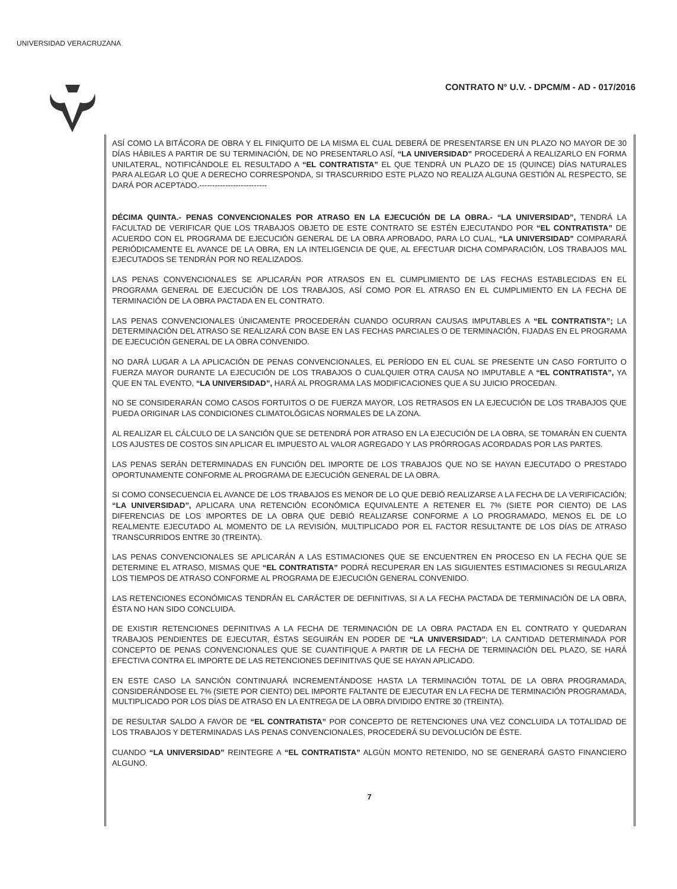UNIVERSIDAD VERACRUZANA
CONTRATO N° U.V. - DPCM/M - AD - 017/2016
ASÍ COMO LA BITÁCORA DE OBRA Y EL FINIQUITO DE LA MISMA EL CUAL DEBERÁ DE PRESENTARSE EN UN PLAZO NO MAYOR DE 30 DÍAS HÁBILES A PARTIR DE SU TERMINACIÓN, DE NO PRESENTARLO ASÍ, “LA UNIVERSIDAD” PROCEDERÁ A REALIZARLO EN FORMA UNILATERAL, NOTIFICÁNDOLE EL RESULTADO A “EL CONTRATISTA” EL QUE TENDRÁ UN PLAZO DE 15 (QUINCE) DÍAS NATURALES PARA ALEGAR LO QUE A DERECHO CORRESPONDA, SI TRASCURRIDO ESTE PLAZO NO REALIZA ALGUNA GESTIÓN AL RESPECTO, SE DARÁ POR ACEPTADO.--------------------------
DÉCIMA QUINTA.- PENAS CONVENCIONALES POR ATRASO EN LA EJECUCIÓN DE LA OBRA.- “LA UNIVERSIDAD”, TENDRÁ LA FACULTAD DE VERIFICAR QUE LOS TRABAJOS OBJETO DE ESTE CONTRATO SE ESTÉN EJECUTANDO POR “EL CONTRATISTA” DE ACUERDO CON EL PROGRAMA DE EJECUCIÓN GENERAL DE LA OBRA APROBADO, PARA LO CUAL, “LA UNIVERSIDAD” COMPARARÁ PERIÓDICAMENTE EL AVANCE DE LA OBRA, EN LA INTELIGENCIA DE QUE, AL EFECTUAR DICHA COMPARACIÓN, LOS TRABAJOS MAL EJECUTADOS SE TENDRÁN POR NO REALIZADOS.
LAS PENAS CONVENCIONALES SE APLICARÁN POR ATRASOS EN EL CUMPLIMIENTO DE LAS FECHAS ESTABLECIDAS EN EL PROGRAMA GENERAL DE EJECUCIÓN DE LOS TRABAJOS, ASÍ COMO POR EL ATRASO EN EL CUMPLIMIENTO EN LA FECHA DE TERMINACIÓN DE LA OBRA PACTADA EN EL CONTRATO.
LAS PENAS CONVENCIONALES ÚNICAMENTE PROCEDERÁN CUANDO OCURRAN CAUSAS IMPUTABLES A “EL CONTRATISTA”; LA DETERMINACIÓN DEL ATRASO SE REALIZARÁ CON BASE EN LAS FECHAS PARCIALES O DE TERMINACIÓN, FIJADAS EN EL PROGRAMA DE EJECUCIÓN GENERAL DE LA OBRA CONVENIDO.
NO DARÁ LUGAR A LA APLICACIÓN DE PENAS CONVENCIONALES, EL PERÍODO EN EL CUAL SE PRESENTE UN CASO FORTUITO O FUERZA MAYOR DURANTE LA EJECUCIÓN DE LOS TRABAJOS O CUALQUIER OTRA CAUSA NO IMPUTABLE A “EL CONTRATISTA”, YA QUE EN TAL EVENTO, “LA UNIVERSIDAD”, HARÁ AL PROGRAMA LAS MODIFICACIONES QUE A SU JUICIO PROCEDAN.
NO SE CONSIDERARÁN COMO CASOS FORTUITOS O DE FUERZA MAYOR, LOS RETRASOS EN LA EJECUCIÓN DE LOS TRABAJOS QUE PUEDA ORIGINAR LAS CONDICIONES CLIMATOLÓGICAS NORMALES DE LA ZONA.
AL REALIZAR EL CÁLCULO DE LA SANCIÓN QUE SE DETENDRÁ POR ATRASO EN LA EJECUCIÓN DE LA OBRA, SE TOMARÁN EN CUENTA LOS AJUSTES DE COSTOS SIN APLICAR EL IMPUESTO AL VALOR AGREGADO Y LAS PRÓRROGAS ACORDADAS POR LAS PARTES.
LAS PENAS SERÁN DETERMINADAS EN FUNCIÓN DEL IMPORTE DE LOS TRABAJOS QUE NO SE HAYAN EJECUTADO O PRESTADO OPORTUNAMENTE CONFORME AL PROGRAMA DE EJECUCIÓN GENERAL DE LA OBRA.
SI COMO CONSECUENCIA EL AVANCE DE LOS TRABAJOS ES MENOR DE LO QUE DEBIÓ REALIZARSE A LA FECHA DE LA VERIFICACIÓN; “LA UNIVERSIDAD”, APLICARA UNA RETENCIÓN ECONÓMICA EQUIVALENTE A RETENER EL 7% (SIETE POR CIENTO) DE LAS DIFERENCIAS DE LOS IMPORTES DE LA OBRA QUE DEBIÓ REALIZARSE CONFORME A LO PROGRAMADO, MENOS EL DE LO REALMENTE EJECUTADO AL MOMENTO DE LA REVISIÓN, MULTIPLICADO POR EL FACTOR RESULTANTE DE LOS DÍAS DE ATRASO TRANSCURRIDOS ENTRE 30 (TREINTA).
LAS PENAS CONVENCIONALES SE APLICARÁN A LAS ESTIMACIONES QUE SE ENCUENTREN EN PROCESO EN LA FECHA QUE SE DETERMINE EL ATRASO, MISMAS QUE “EL CONTRATISTA” PODRÁ RECUPERAR EN LAS SIGUIENTES ESTIMACIONES SI REGULARIZA LOS TIEMPOS DE ATRASO CONFORME AL PROGRAMA DE EJECUCIÓN GENERAL CONVENIDO.
LAS RETENCIONES ECONÓMICAS TENDRÁN EL CARÁCTER DE DEFINITIVAS, SI A LA FECHA PACTADA DE TERMINACIÓN DE LA OBRA, ÉSTA NO HAN SIDO CONCLUIDA.
DE EXISTIR RETENCIONES DEFINITIVAS A LA FECHA DE TERMINACIÓN DE LA OBRA PACTADA EN EL CONTRATO Y QUEDARAN TRABAJOS PENDIENTES DE EJECUTAR, ÉSTAS SEGUIRÁN EN PODER DE “LA UNIVERSIDAD”; LA CANTIDAD DETERMINADA POR CONCEPTO DE PENAS CONVENCIONALES QUE SE CUANTIFIQUE A PARTIR DE LA FECHA DE TERMINACIÓN DEL PLAZO, SE HARÁ EFECTIVA CONTRA EL IMPORTE DE LAS RETENCIONES DEFINITIVAS QUE SE HAYAN APLICADO.
EN ESTE CASO LA SANCIÓN CONTINUARÁ INCREMENTÁNDOSE HASTA LA TERMINACIÓN TOTAL DE LA OBRA PROGRAMADA, CONSIDERÁNDOSE EL 7% (SIETE POR CIENTO) DEL IMPORTE FALTANTE DE EJECUTAR EN LA FECHA DE TERMINACIÓN PROGRAMADA, MULTIPLICADO POR LOS DÍAS DE ATRASO EN LA ENTREGA DE LA OBRA DIVIDIDO ENTRE 30 (TREINTA).
DE RESULTAR SALDO A FAVOR DE “EL CONTRATISTA” POR CONCEPTO DE RETENCIONES UNA VEZ CONCLUIDA LA TOTALIDAD DE LOS TRABAJOS Y DETERMINADAS LAS PENAS CONVENCIONALES, PROCEDERÁ SU DEVOLUCIÓN DE ÉSTE.
CUANDO “LA UNIVERSIDAD” REINTEGRE A “EL CONTRATISTA” ALGÚN MONTO RETENIDO, NO SE GENERARÁ GASTO FINANCIERO ALGUNO.
7